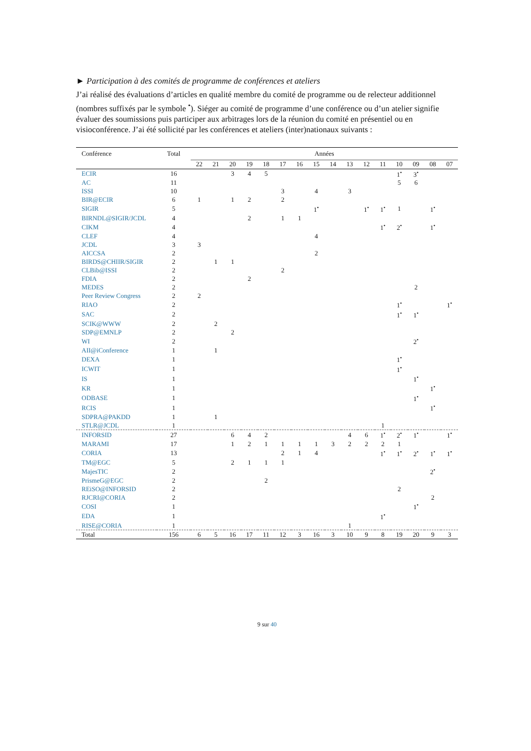► Participation à des comités de programme de conférences et ateliers
J’ai réalisé des évaluations d’articles en qualité membre du comité de programme ou de relecteur additionnel (nombres suffixés par le symbole <sup>•</sup>). Siéger au comité de programme d’une conférence ou d’un atelier signifie évaluer des soumissions puis participer aux arbitrages lors de la réunion du comité en présentiel ou en visioconférence. J’ai été sollicité par les conférences et ateliers (inter)nationaux suivants :
| Conférence | Total | Années | | | | | | | | | | | | | | | |
| --- | --- | --- | --- | --- | --- | --- | --- | --- | --- | --- | --- | --- | --- | --- | --- | --- | --- |
| | | 22 | 21 | 20 | 19 | 18 | 17 | 16 | 15 | 14 | 13 | 12 | 11 | 10 | 09 | 08 | 07 |
| ECIR | 16 | | | 3 | 4 | 5 | | | | | | | | 1<sup>•</sup> | 3<sup>•</sup> | | |
| AC | 11 | | | | | | | | | | | | | 5 | 6 | | |
| ISSI | 10 | | | | | | 3 | | 4 | | 3 | | | | | | |
| BIR@ECIR | 6 | 1 | | 1 | 2 | | 2 | | | | | | | | | | |
| SIGIR | 5 | | | | | | | | 1<sup>•</sup> | | | 1<sup>•</sup> | 1<sup>•</sup> | 1 | | 1<sup>•</sup> | |
| BIRNDL@SIGIR/JCDL | 4 | | | | 2 | | 1 | 1 | | | | | | | | | |
| CIKM | 4 | | | | | | | | | | | | 1<sup>•</sup> | 2<sup>•</sup> | | 1<sup>•</sup> | |
| CLEF | 4 | | | | | | | | 4 | | | | | | | | |
| JCDL | 3 | 3 | | | | | | | | | | | | | | | |
| AICCSA | 2 | | | | | | | | 2 | | | | | | | | |
| BIRDS@CHIIR/SIGIR | 2 | | 1 | 1 | | | | | | | | | | | | | |
| CLBib@ISSI | 2 | | | | | | 2 | | | | | | | | | | |
| FDIA | 2 | | | | 2 | | | | | | | | | | | | |
| MEDES | 2 | | | | | | | | | | | | | | 2 | | |
| Peer Review Congress | 2 | 2 | | | | | | | | | | | | | | | |
| RIAO | 2 | | | | | | | | | | | | | 1<sup>•</sup> | | | 1<sup>•</sup> |
| SAC | 2 | | | | | | | | | | | | | 1<sup>•</sup> | 1<sup>•</sup> | | |
| SCIK@WWW | 2 | | 2 | | | | | | | | | | | | | | |
| SDP@EMNLP | 2 | | | 2 | | | | | | | | | | | | | |
| WI | 2 | | | | | | | | | | | | | | 2<sup>•</sup> | | |
| AII@iConference | 1 | | 1 | | | | | | | | | | | | | | |
| DEXA | 1 | | | | | | | | | | | | | 1<sup>•</sup> | | | |
| ICWIT | 1 | | | | | | | | | | | | | 1<sup>•</sup> | | | |
| IS | 1 | | | | | | | | | | | | | | 1<sup>•</sup> | | |
| KR | 1 | | | | | | | | | | | | | | | 1<sup>•</sup> | |
| ODBASE | 1 | | | | | | | | | | | | | | 1<sup>•</sup> | | |
| RCIS | 1 | | | | | | | | | | | | | | | 1<sup>•</sup> | |
| SDPRA@PAKDD | 1 | | 1 | | | | | | | | | | | | | | |
| STLR@JCDL | 1 | | | | | | | | | | | | 1 | | | | |
| INFORSID | 27 | | | 6 | 4 | 2 | | | | | 4 | 6 | 1<sup>•</sup> | 2<sup>•</sup> | 1<sup>•</sup> | | 1<sup>•</sup> |
| MARAMI | 17 | | | 1 | 2 | 1 | 1 | 1 | 1 | 3 | 2 | 2 | 2 | 1 | | | |
| CORIA | 13 | | | | | | 2 | 1 | 4 | | | | 1<sup>•</sup> | 1<sup>•</sup> | 2<sup>•</sup> | 1<sup>•</sup> | 1<sup>•</sup> |
| TM@EGC | 5 | | | 2 | 1 | 1 | 1 | | | | | | | | | | |
| MajesTIC | 2 | | | | | | | | | | | | | | | 2<sup>•</sup> | |
| PrismeG@EGC | 2 | | | | | 2 | | | | | | | | | | | |
| REiSO@INFORSID | 2 | | | | | | | | | | | | | 2 | | | |
| RJCRI@CORIA | 2 | | | | | | | | | | | | | | | 2 | |
| COSI | 1 | | | | | | | | | | | | | | 1<sup>•</sup> | | |
| EDA | 1 | | | | | | | | | | | | 1<sup>•</sup> | | | | |
| RISE@CORIA | 1 | | | | | | | | | | 1 | | | | | | |
| Total | 156 | 6 | 5 | 16 | 17 | 11 | 12 | 3 | 16 | 3 | 10 | 9 | 8 | 19 | 20 | 9 | 3 |
9 sur 40